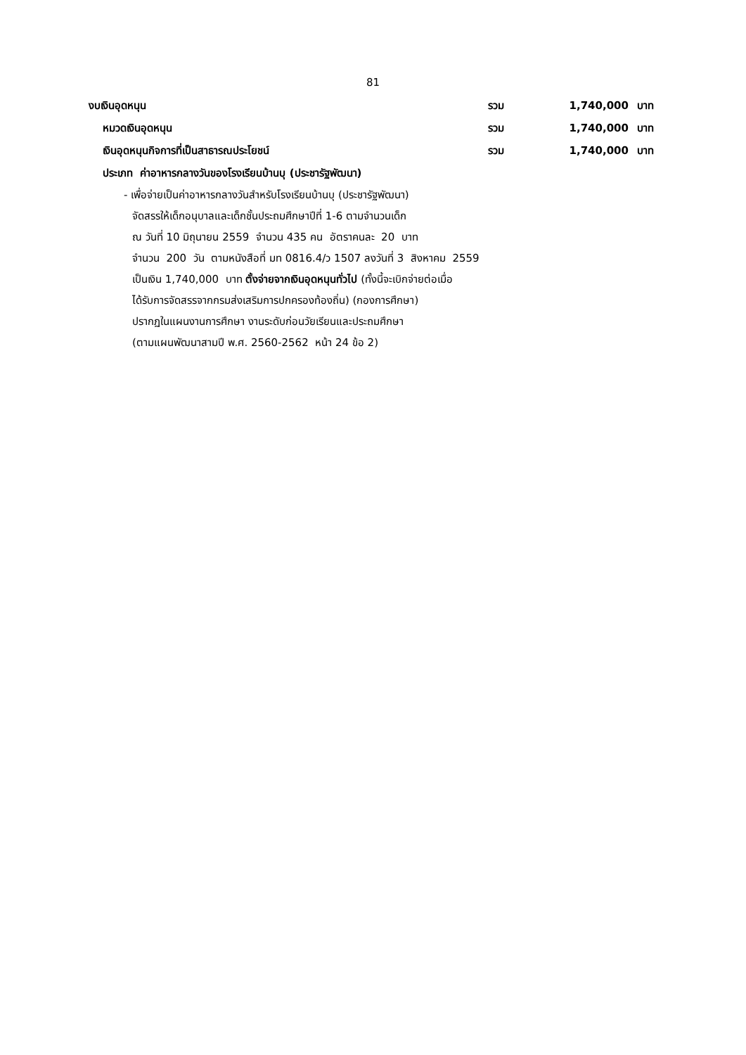81
งบเงินอุดหนุน รวม 1,740,000 บาท
หมวดเงินอุดหนุน รวม 1,740,000 บาท
เงินอุดหนุนกิจการที่เป็นสาธารณประโยชน์ รวม 1,740,000 บาท
ประเภท ค่าอาหารกลางวันของโรงเรียนบ้านบุ (ประชารัฐพัฒนา)
- เพื่อจ่ายเป็นค่าอาหารกลางวันสำหรับโรงเรียนบ้านบุ (ประชารัฐพัฒนา)
จัดสรรให้เด็กอนุบาลและเด็กชั้นประถมศึกษาปีที่ 1-6 ตามจำนวนเด็ก
ณ วันที่ 10 มิถุนายน 2559 จำนวน 435 คน อัตราคนละ 20 บาท
จำนวน 200 วัน ตามหนังสือที่ มท 0816.4/ว 1507 ลงวันที่ 3 สิงหาคม 2559
เป็นเงิน 1,740,000 บาท ตั้งจ่ายจากเงินอุดหนุนทั่วไป (ทั้งนี้จะเบิกจ่ายต่อเมื่อ
ได้รับการจัดสรรจากกรมส่งเสริมการปกครองท้องถิ่น) (กองการศึกษา)
ปรากฏในแผนงานการศึกษา งานระดับก่อนวัยเรียนและประถมศึกษา
(ตามแผนพัฒนาสามปี พ.ศ. 2560-2562 หน้า 24 ข้อ 2)